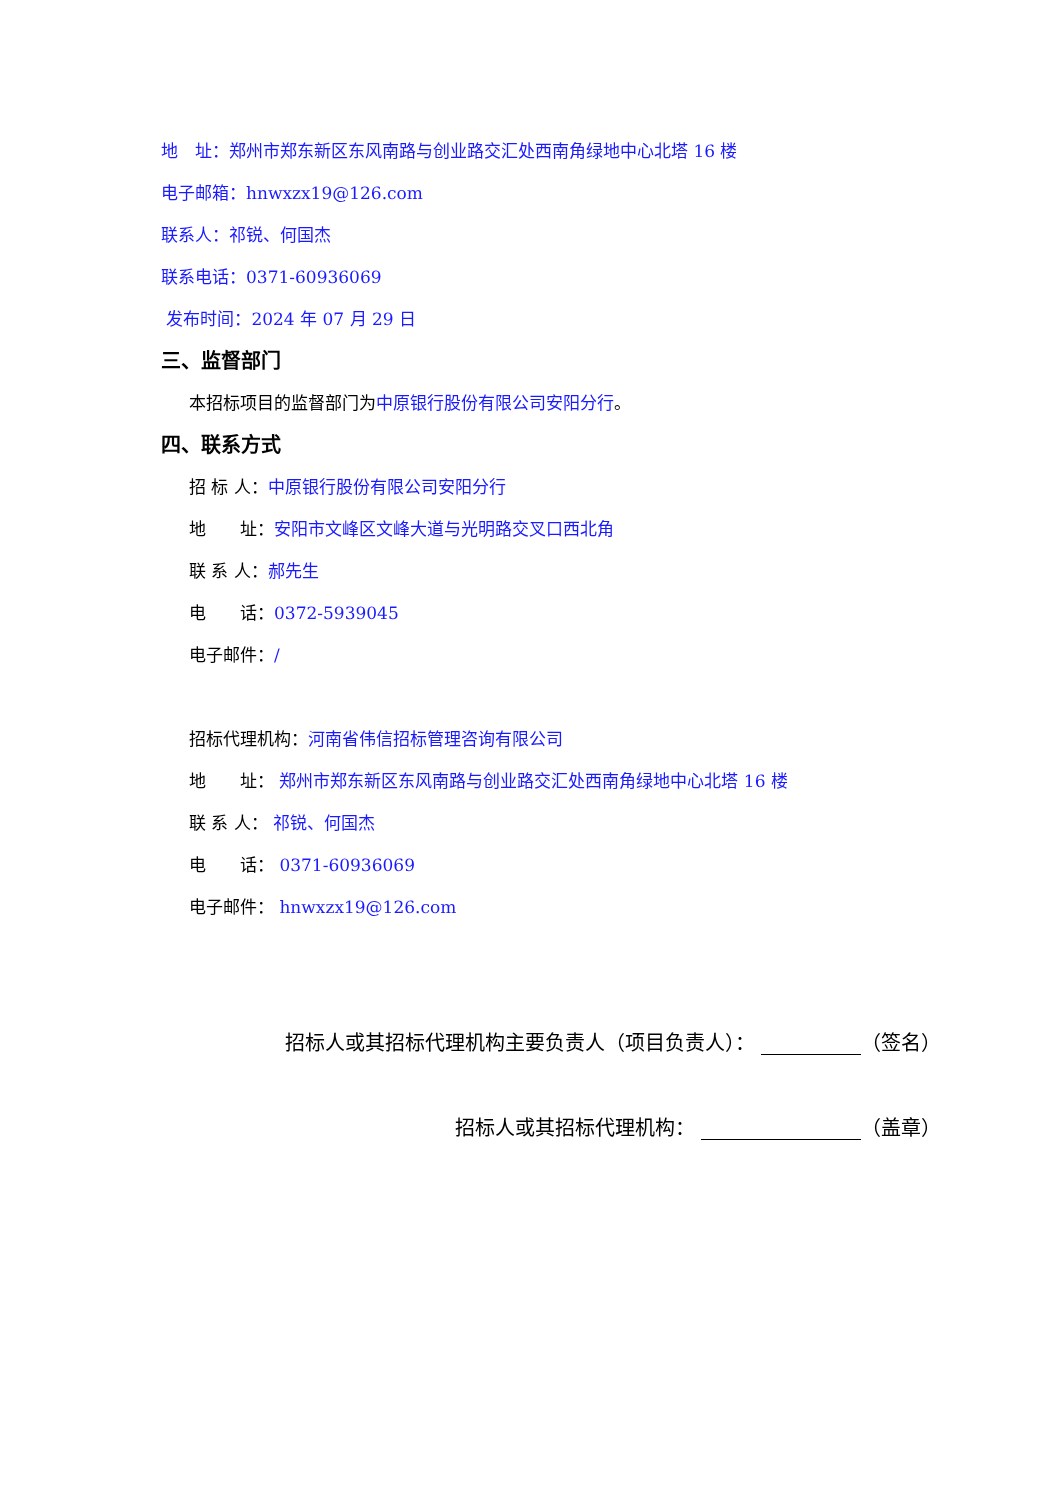地　址：郑州市郑东新区东风南路与创业路交汇处西南角绿地中心北塔 16 楼
电子邮箱：hnwxzx19@126.com
联系人：祁锐、何国杰
联系电话：0371-60936069
发布时间：2024 年 07 月 29 日
三、监督部门
本招标项目的监督部门为中原银行股份有限公司安阳分行。
四、联系方式
招 标 人：中原银行股份有限公司安阳分行
地　　址：安阳市文峰区文峰大道与光明路交叉口西北角
联 系 人：郝先生
电　　话：0372-5939045
电子邮件：/
招标代理机构：河南省伟信招标管理咨询有限公司
地　　址： 郑州市郑东新区东风南路与创业路交汇处西南角绿地中心北塔 16 楼
联 系 人： 祁锐、何国杰
电　　话： 0371-60936069
电子邮件： hnwxzx19@126.com
招标人或其招标代理机构主要负责人（项目负责人）： （签名）
招标人或其招标代理机构： （盖章）